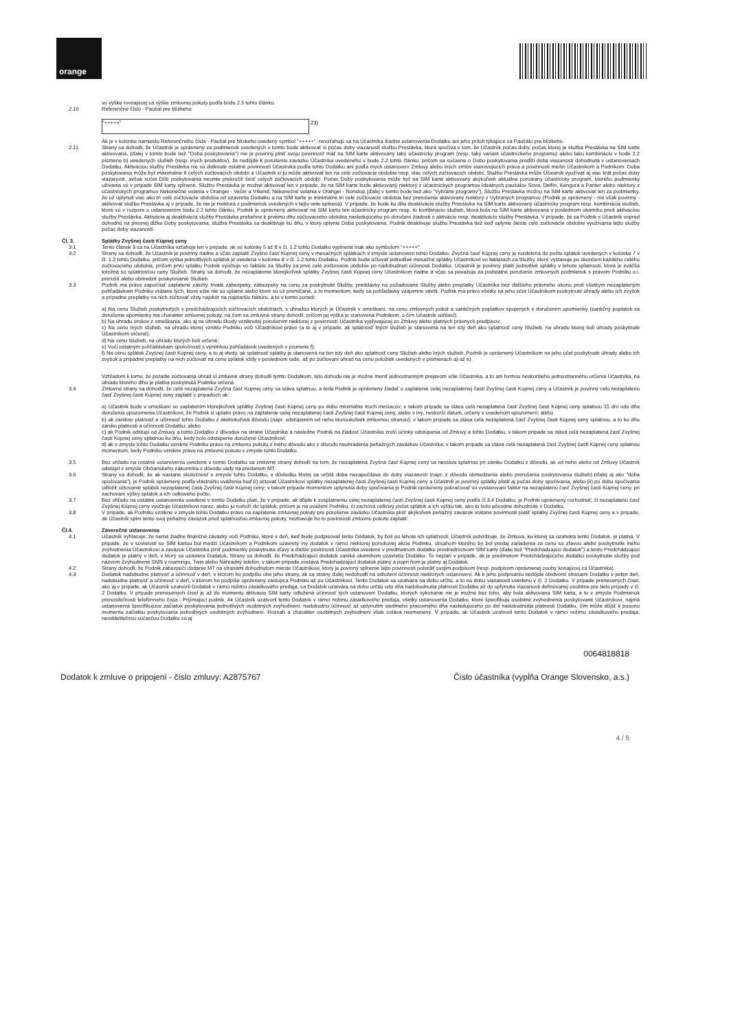orange
vo výške rovnajúcej sa výške zmluvnej pokuty podľa bodu 2.5 tohto článku.
2.10 Referenčné číslo - Paušál pre blízkeho:
"+++++" 23)
Ak je v kolónke namiesto Referenčného čísla - Paušál pre blízkeho uvedený symbol "+++++", nevzťahujú sa na Účastníka žiadne ustanovenia Dodatku ani jeho príloh týkajúce sa Paušálu pre blízkeho.
2.11 Strany sa dohodli, že Účastník je oprávnený za podmienok uvedených v tomto bode aktivovať si počas doby viazanosti službu Prestávka, ktorá spočíva v tom, že Účastník počas doby, počas ktorej je služba Prestávka na SIM karte aktivovaná, (ďalej v tomto bode tiež "Doba poskytovania") nie je povinný plniť svoju povinnosť mať na SIM karte aktivovaný taký účastnícky program (resp. taký variant účastníckeho programu) alebo takú kombináciu v bode 2.2 písmene b) uvedených služieb (resp. iných produktov), že nedôjde k porušeniu záväzku Účastníka uvedeného v bode 2.2 tohto článku, pričom sa súčasne o Dobu poskytovania predĺži doba viazanosti dohodnutá v ustanoveniach Dodatku. Aktiváciou služby Prestávka nie sú dotknuté ostatné povinnosti Účastníka podľa tohto Dodatku ani podľa iných ustanovení Zmluvy alebo iných zmlúv stanovujúcich práva a povinnosti medzi Účastníkom a Podnikom. Doba poskytovania môže byť maximálne 6 celých zúčtovacích období a Účastník si ju môže aktivovať len na celé zúčtovacie obdobie resp. viac celých zúčtovacích období. Službu Prestávka môže Účastník využívať aj viac krát počas doby viazanosti, avšak súčet Dôb poskytovania nesmie prekročiť šesť celých zúčtovacích období. Počas Doby poskytovania môže byť na SIM karte aktivovaný akýkoľvek aktuálne ponúkaný účastnícky program, ktorého podmienky užívania sú v prípade SIM karty splnené. Službu Prestávka je možné aktivovať len v prípade, že na SIM karte bude aktivovaný niektorý z účastníckych programov Ideálnych paušálov Sova, Delfín, Kengura a Panter alebo niektorý z účastníckych programov Nekonečné volania v Orangei - Večer a Víkend, Nekonečné volania v Orangei - Nonstop (ďalej v tomto bode tiež ako "Vybrané programy"). Službu Prestávka možno na SIM karte aktivovať len za podmienky, že už uplynuli viac ako tri celé zúčtovacie obdobia od uzavretia Dodatku a na SIM karte je minimálne tri celé zúčtovacie obdobia bez prerušenia aktivovaný niektorý z Vybraných programov (Podnik je oprávnený - nie však povinný - aktivovať službu Prestávka aj v prípade, že nie je niektorá z podmienok uvedených v tejto vete splnená). V prípade, že bude ku dňu deaktivácie služby Prestávka na SIM karte aktivovaný účastnícky program resp. kombinácia služieb, ktoré sú v rozpore s ustanovením bodu 2.2 tohto článku, Podnik je oprávnený aktivovať na SIM kartu ten účastnícky program resp. tú kombináciu služieb, ktorá bola na SIM karte aktivovaná v poslednom okamihu pred aktiváciou služby Prestávka. Aktivácia aj deaktivácia služby Prestávka prebehne k prvému dňu zúčtovacieho obdobia nasledujúceho po doručení žiadosti o aktiváciu resp. deaktiváciu služby Prestávka. V prípade, že sa Podnik s Účastník vopred dohodnú na presnej dĺžke Doby poskytovania, služba Prestávka sa deaktivuje ku dňu, v ktorý uplynie Doba poskytovania. Podnik deaktivuje službu Prestávka tiež keď uplynie šieste celé zúčtovacie obdobie využívania tejto služby počas doby viazanosti.
Čl. 3. Splátky Zvyšnej časti Kúpnej ceny
3.1 Tento článok 3 sa na Účastníka vzťahuje len v prípade, ak sú kolónky 5 až 8 v čl. 1.2 tohto Dodatku vyplnené inak ako symbolom "+++++"
3.2 Strany sa dohodli, že Účastník je povinný riadne a včas zaplatiť Zvyšnú časť Kúpnej ceny v mesačných splátkach v zmysle ustanovení tohto Dodatku. Zvyšná časť Kúpnej ceny je rozdelená do počtu splátok uvedených v kolónke 7 v čl. 1.2 tohto Dodatku, pričom výška jednotlivých splátok je uvedená v kolónke 8 v čl. 1.2 tohto Dodatku. Podnik bude účtovať jednotlivé mesačné splátky Účastníkovi vo faktúrach za Služby, ktoré vystavuje po skončení každého celého zúčtovacieho obdobia, pričom prvú splátku Podnik vyúčtuje vo faktúre za Služby za prvé celé zúčtovacie obdobie po nadobudnutí účinnosti Dodatku. Účastník je povinný platiť jednotlivé splátky v lehote splatnosti, ktorá je zväčša totožná so splatnosťou ceny Služieb. Strany sa dohodli, že nezaplatenie ktorejkoľvek splátky Zvyšnej časti Kúpnej ceny Účastníkom riadne a včas sa považuje za podstatné porušenie zmluvných podmienok s právom Podniku o.i. prerušiť alebo obmedziť poskytovanie Služieb.
3.3 Podnik má právo započítať zaplatené zálohy, trvalé zábezpeky, zábezpeky na cenu za poskytnuté Služby, preddavky na požadované Služby alebo preplatky Účastníka bez ďalšieho právneho úkonu proti všetkým nezaplateným pohľadávkam Podniku vrátane tých, ktoré ešte nie sú splatné alebo ktoré sú už premlčané, a to momentom, kedy sa pohľadávky vzájomne stretli. Podnik má právo všetky na jeho účet Účastníkom poskytnuté úhrady alebo ich zvyšok a prípadné preplatky na nich zúčtovať vždy najskôr na najstaršiu faktúru, a to v tomto poradí:
a) Na cenu Služieb poskytnutých v predchádzajúcich zúčtovacích obdobiach, s úhradou ktorých je Účastník v omeškaní, na cenu zmluvných pokút a sankčných poplatkov spojených s doručením upomienky (sankčný poplatok za doručenie upomienky má charakter zmluvnej pokuty, na čom sa zmluvné strany dohodli, pričom jej výška je stanovená Podnikom, s čím Účastník súhlasí);
b) Na úhradu úrokov z omeškania, ako aj ne úhradu škody vzniknutej porušením niektorej z povinností Účastníka vyplývajúcej zo Zmluvy alebo platných právnych predpisov;
c) Na cenu Iných služieb, na úhradu ktorej vzniklo Podniku voči Účastníkovi právo (a to aj v prípade, ak splatnosť Iných služieb je stanovená na ten istý deň ako splatnosť ceny Služieb, na úhradu ktorej boli úhrady poskytnuté Účastníkom určené);
d) Na cenu Služieb, na úhradu ktorých boli určené;
e) Voči ostatným pohľadávkam spoločnosti s výnimkou pohľadávok uvedených v písmene f);
f) Na cenu splátok Zvyšnej časti Kúpnej ceny, a to aj vtedy, ak splatnosť splátky je stanovená na ten istý deň ako splatnosť ceny Služieb alebo Iných služieb. Podnik je oprávnený Účastníkom na jeho účet poskytnuté úhrady alebo ich zvyšok a prípadné preplatky na nich zúčtovať na cenu splátok vždy v poslednom rade, až po zúčtovaní úhrad na cenu položiek uvedených v písmenách a) až e).
Vzhľadom k tomu, že poradie zúčtovania úhrad si zmluvné strany dohodli týmto Dodatkom, túto dohodu nie je možné meniť jednostranným prejavom vôle Účastníka, a to ani formou neskoršieho jednostranného určenia Účastníka, na úhradu ktorého dlhu je platba poskytnutá Podniku určená.
3.4 Zmluvné strany sa dohodli, že celá nezaplatená Zvyšná časť Kúpnej ceny sa stáva splatnou, a teda Podnik je oprávnený žiadať o zaplatenie celej nezaplatenej časti Zvyšnej časti Kúpnej ceny a Účastník je povinný celú nezaplatenú časť Zvyšnej časti Kúpnej ceny zaplatiť v prípadoch ak:
a) Účastník bude v omeškaní so zaplatením ktorejkoľvek splátky Zvyšnej časti Kúpnej ceny po dobu minimálne troch mesiacov; v takom prípade sa stáva celá nezaplatená časť Zvyšnej časti Kúpnej ceny splatnou 15 dní odo dňa doručenia upozornenia Účastníkovi, že Podnik si uplatní právo na zaplatenie celej nezaplatenej časti Zvyšnej časti Kúpnej ceny, alebo v iný, neskorší dátum, určený v uvedenom upozornení; alebo
b) ak zanikne platnosť a účinnosť tohto Dodatku z akéhokoľvek dôvodu (napr. odstúpením od neho ktoroukoľvek zmluvnou stranou); v takom prípade sa stáva celá nezaplatená časť Zvyšnej časti Kúpnej ceny splatnou, a to ku dňu zániku platnosti a účinnosti Dodatku; alebo
c) ak Podnik odstúpi od Zmluvy a tohto Dodatku z dôvodov na strane Účastníka a následne Podnik na žiadosť Účastníka zruší účinky odstúpenia od Zmluvy a tohto Dodatku, v takom prípade sa stáva celá nezaplatená časť Zvyšnej časti Kúpnej ceny splatnou ku dňu, kedy bolo odstúpenie doručené Účastníkovi;
d) ak v zmysle tohto Dodatku vznikne Podniku právo na zmluvnú pokutu z iného dôvodu ako z dôvodu neuhradenia peňažných záväzkov Účastníka; v takom prípade sa stáva celá nezaplatená časť Zvyšnej časti Kúpnej ceny splatnou momentom, kedy Podniku vznikne právo na zmluvnú pokutu v zmysle tohto Dodatku.
3.5 Bez ohľadu na ostatné ustanovenia uvedené v tomto Dodatku sa zmluvné strany dohodli na tom, že nezaplatená Zvyšná časť Kúpnej ceny sa nestáva splatnou pri zániku Dodatku z dôvodu, ak od neho alebo od Zmluvy Účastník odstúpil v zmysle Občianskeho zákonníka z dôvodu vady na predanom MT.
3.6 Strany sa dohodli, že ak nastane skutočnosť v zmysle tohto Dodatku, v dôsledku ktorej sa určitá doba nezapočítava do doby viazanosti (napr. z dôvodu obmedzenia alebo prerušenia poskytovania služieb) (ďalej aj ako "doba spočívania"), je Podnik oprávnený podľa vlastného uváženia buď (i) účtovať Účastníkovi splátky nezaplatenej časti Zvyšnej časti Kúpnej ceny a Účastník je povinný splátky platiť aj počas doby spočívania, alebo (ii) po dobu spočívania odložiť účtovanie splátok nezaplatenej časti Zvyšnej časti Kúpnej ceny; v takom prípade momentom uplynutia doby spočívania je Podnik oprávnený pokračovať vo vystavovaní faktúr na nezaplatenú časť Zvyšnej časti Kúpnej ceny, pri zachovaní výšky splátok a ich celkového počtu.
3.7 Bez ohľadu na ostatné ustanovenia uvedené v tomto Dodatku platí, že v prípade, ak dôjde k zosplatneniu celej nezaplatenej časti Zvyšnej časti Kúpnej ceny podľa čl.3.4 Dodatku, je Podnik oprávnený rozhodnúť, či nezaplatenú časť Zvyšnej Kúpnej ceny vyúčtuje Účastníkovi naraz, alebo ju rozloží do splátok, pričom je na uvážení Podniku, či zachová celkový počet splátok a ich výšku tak, ako to bolo pôvodne dohodnuté v Dodatku.
3.8 V prípade, ak Podniku vznikne v zmysle tohto Dodatku právo na zaplatenie zmluvnej pokuty pre porušenie záväzku Účastníka plniť akýkoľvek peňažný záväzok vrátane povinnosti platiť splátky Zvyšnej časti Kúpnej ceny a v prípade, ak Účastník splní tento svoj peňažný záväzok pred splatnosťou zmluvnej pokuty, nezbavuje ho to povinnosti zmluvnú pokutu zaplatiť.
Čl.4. Záverečné ustanovenia
4.1 Účastník vyhlasuje, že nemá žiadne finančné záväzky voči Podniku, ktoré v deň, keď bude podpisovať tento Dodatok, by boli po lehote ich splatnosti. Účastník potvrdzuje, že Zmluva, ku ktorej sa uzatvára tento Dodatok, je platná. V prípade, že v súvislosti so SIM kartou bol medzi Účastníkom a Podnikom uzavretý iný dodatok v rámci niektorej ponukovej akcie Podniku, obsahom ktorého by bol predaj zariadenia za cenu so zľavou alebo poskytnutie iného zvýhodnenia Účastníkovi a záväzok Účastníka plniť podmienky poskytnutia zľavy a ďalšie povinnosti Účastníka uvedené v predmetnom dodatku prostredníctvom SIM karty (ďalej tiež "Predchádzajúci dodatok") a tento Predchádzajúci dodatok je platný v deň, v ktorý sa uzaviera Dodatok, Strany sa dohodli, že Predchádzajúci dodatok zaniká okamihom uzavretia Dodatku. To neplatí v prípade, ak je predmetom Predchádzajúceho dodatku poskytnutie služby pod názvom Zvýhodnené SMS v roamingu, Twin alebo Náhradný telefón, v takom prípade zostáva Predchádzajúci dodatok platný a popri ňom je platný aj Dodatok.
4.2 Strany dohodli, že Podnik zabezpečí dodanie MT na stranami dohodnutom mieste Účastníkovi, ktorý je povinný splnenie tejto povinnosti potvrdiť svojim podpisom (resp. podpisom oprávnenej osoby konajúcej za Účastníka).
4.3 Dodatok nadobudne platnosť a účinnosť v deň, v ktorom ho podpíšu obe jeho strany, ak sa strany ďalej nedohodli na odložení účinnosti niektorých ustanovení. Ak k jeho podpísaniu nedôjde obidvomi stranami Dodatku v jeden deň, nadobudne platnosť a účinnosť v deň, v ktorom ho podpíše oprávnený zástupca Podniku až po Účastníkovi. Tento Dodatok sa uzatvára na dobu určitú, a to na dobu viazanosti uvedenú v čl. 2 Dodatku. V prípade prenesených čísel, ako aj v prípade, ak Účastník uzatvoril Dodatok v rámci režimu zásielkového predaja, sa Dodatok uzatvára na dobu určitú odo dňa nadobudnutia platnosti Dodatku až do uplynutia viazanosti definovanej osobitne pre tieto prípady v čl. 2 Dodatku. V prípade prenesených čísel je až do momentu aktivácie SIM karty odložená účinnosť tých ustanovení Dodatku, ktorých vykonanie nie je možné bez toho, aby bola aktivovaná SIM karta, a to v zmysle Podmienok prenositeľnosti telefónneho čísla - Prijímajúci podnik. Ak Účastník uzatvoril tento Dodatok v rámci režimu zásielkového predaja, všetky ustanovenia Dodatku, ktoré špecifikujú osobitné zvýhodnenia poskytované Účastníkovi, najmä ustanovenia špecifikujúce začiatok poskytovania jednotlivých osobitných zvýhodnení, nadobudnú účinnosť až uplynutím siedmeho pracovného dňa nasledujúceho po dni nadobudnutia platnosti Dodatku, čím môže dôjsť k posunu momentu začiatku poskytovania jednotlivých osobitných zvýhodnení. Rozsah a charakter osobitných zvýhodnení však ostáva nezmenený. V prípade, ak Účastník uzatvoril tento Dodatok v rámci režimu zásielkového predaja, neoddeliteľnou súčasťou Dodatku sú aj
0064818818
Dodatok k zmluve o pripojení - číslo zmluvy: A2875767 Číslo účastníka (vypĺňa Orange Slovensko, a.s.)
4 / 5